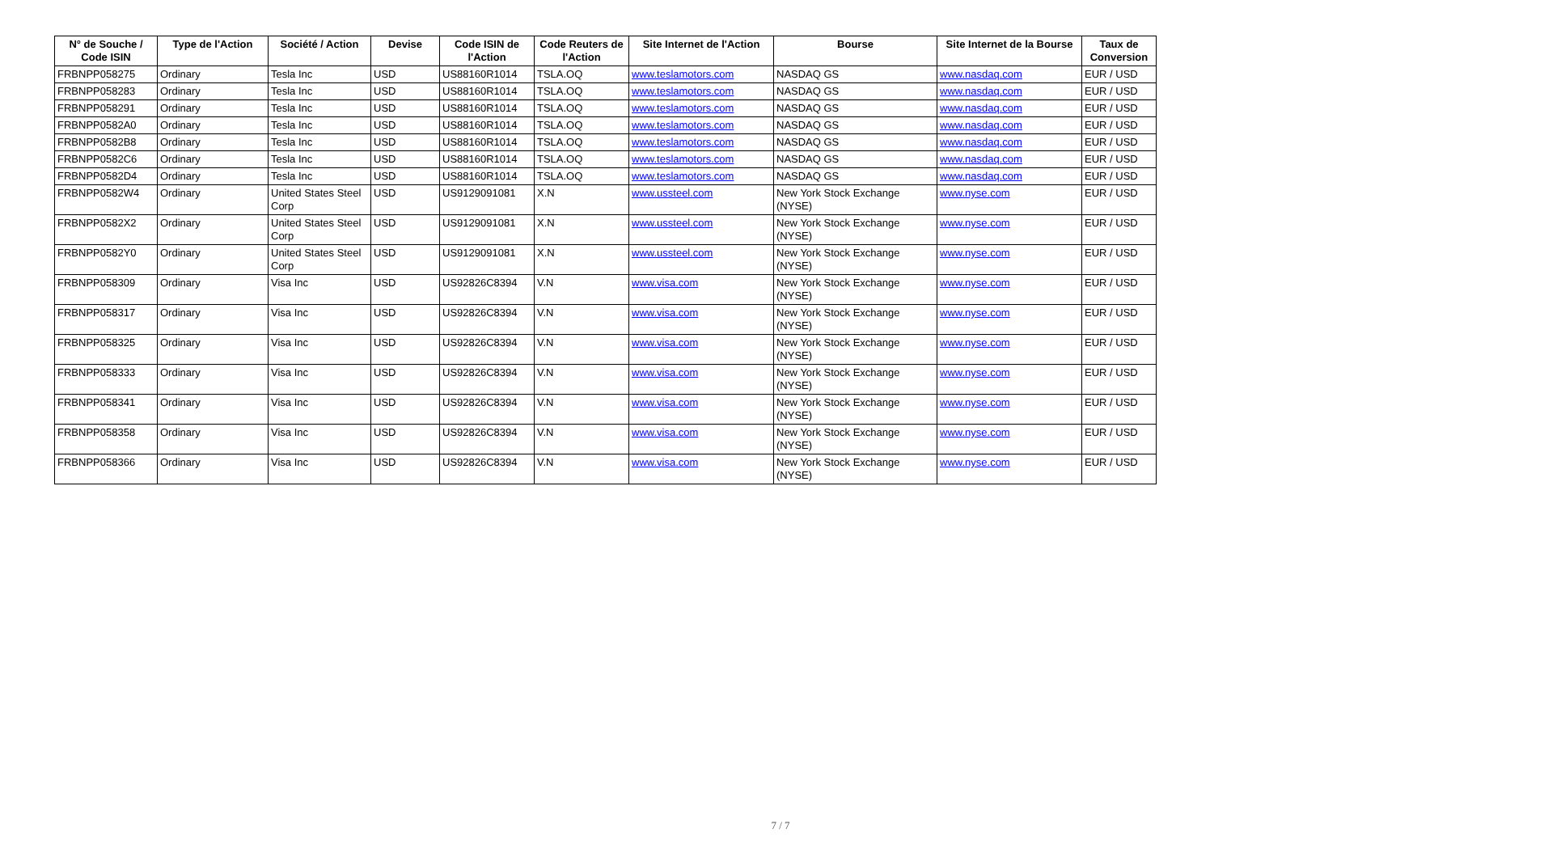| N° de Souche / Code ISIN | Type de l'Action | Société / Action | Devise | Code ISIN de l'Action | Code Reuters de l'Action | Site Internet de l'Action | Bourse | Site Internet de la Bourse | Taux de Conversion |
| --- | --- | --- | --- | --- | --- | --- | --- | --- | --- |
| FRBNPP058275 | Ordinary | Tesla Inc | USD | US88160R1014 | TSLA.OQ | www.teslamotors.com | NASDAQ GS | www.nasdaq.com | EUR / USD |
| FRBNPP058283 | Ordinary | Tesla Inc | USD | US88160R1014 | TSLA.OQ | www.teslamotors.com | NASDAQ GS | www.nasdaq.com | EUR / USD |
| FRBNPP058291 | Ordinary | Tesla Inc | USD | US88160R1014 | TSLA.OQ | www.teslamotors.com | NASDAQ GS | www.nasdaq.com | EUR / USD |
| FRBNPP0582A0 | Ordinary | Tesla Inc | USD | US88160R1014 | TSLA.OQ | www.teslamotors.com | NASDAQ GS | www.nasdaq.com | EUR / USD |
| FRBNPP0582B8 | Ordinary | Tesla Inc | USD | US88160R1014 | TSLA.OQ | www.teslamotors.com | NASDAQ GS | www.nasdaq.com | EUR / USD |
| FRBNPP0582C6 | Ordinary | Tesla Inc | USD | US88160R1014 | TSLA.OQ | www.teslamotors.com | NASDAQ GS | www.nasdaq.com | EUR / USD |
| FRBNPP0582D4 | Ordinary | Tesla Inc | USD | US88160R1014 | TSLA.OQ | www.teslamotors.com | NASDAQ GS | www.nasdaq.com | EUR / USD |
| FRBNPP0582W4 | Ordinary | United States Steel Corp | USD | US9129091081 | X.N | www.ussteel.com | New York Stock Exchange (NYSE) | www.nyse.com | EUR / USD |
| FRBNPP0582X2 | Ordinary | United States Steel Corp | USD | US9129091081 | X.N | www.ussteel.com | New York Stock Exchange (NYSE) | www.nyse.com | EUR / USD |
| FRBNPP0582Y0 | Ordinary | United States Steel Corp | USD | US9129091081 | X.N | www.ussteel.com | New York Stock Exchange (NYSE) | www.nyse.com | EUR / USD |
| FRBNPP058309 | Ordinary | Visa Inc | USD | US92826C8394 | V.N | www.visa.com | New York Stock Exchange (NYSE) | www.nyse.com | EUR / USD |
| FRBNPP058317 | Ordinary | Visa Inc | USD | US92826C8394 | V.N | www.visa.com | New York Stock Exchange (NYSE) | www.nyse.com | EUR / USD |
| FRBNPP058325 | Ordinary | Visa Inc | USD | US92826C8394 | V.N | www.visa.com | New York Stock Exchange (NYSE) | www.nyse.com | EUR / USD |
| FRBNPP058333 | Ordinary | Visa Inc | USD | US92826C8394 | V.N | www.visa.com | New York Stock Exchange (NYSE) | www.nyse.com | EUR / USD |
| FRBNPP058341 | Ordinary | Visa Inc | USD | US92826C8394 | V.N | www.visa.com | New York Stock Exchange (NYSE) | www.nyse.com | EUR / USD |
| FRBNPP058358 | Ordinary | Visa Inc | USD | US92826C8394 | V.N | www.visa.com | New York Stock Exchange (NYSE) | www.nyse.com | EUR / USD |
| FRBNPP058366 | Ordinary | Visa Inc | USD | US92826C8394 | V.N | www.visa.com | New York Stock Exchange (NYSE) | www.nyse.com | EUR / USD |
7 / 7